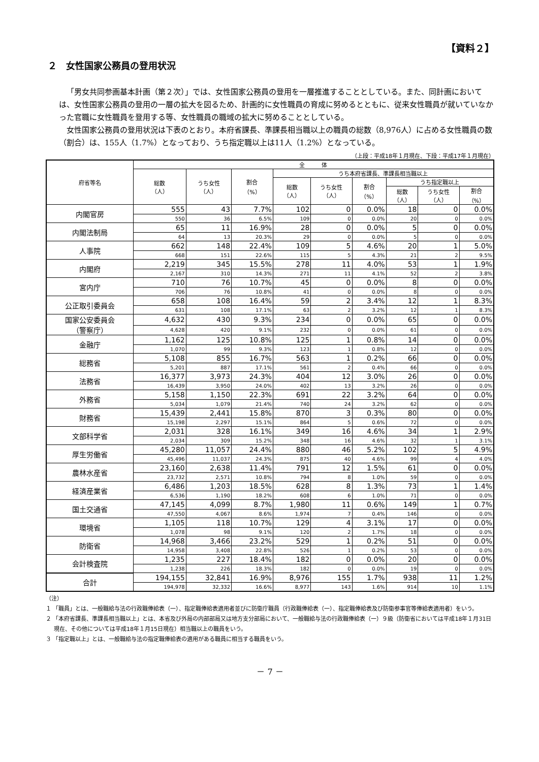【資料２】
２　女性国家公務員の登用状況
「男女共同参画基本計画（第２次）」では、女性国家公務員の登用を一層推進することとしている。また、同計画においては、女性国家公務員の登用の一層の拡大を図るため、計画的に女性職員の育成に努めるとともに、従来女性職員が就いていなかった官職に女性職員を登用する等、女性職員の職域の拡大に努めることとしている。
女性国家公務員の登用状況は下表のとおり。本府省課長、準課長相当職以上の職員の総数（8,976人）に占める女性職員の数（割合）は、155人（1.7%）となっており、うち指定職以上は11人（1.2%）となっている。
（上段：平成18年１月現在、下段：平成17年１月現在）
| 府省等名 | 全 体 | | | | | | | | |
| --- | --- | --- | --- | --- | --- | --- | --- | --- | --- |
| | 総数 （人） | うち女性 （人） | 割合 （%） | うち本府省課長、準課長相当職以上 | | | | | |
| | | | | 総数 （人） | うち女性 （人） | 割合 （%） | うち指定職以上 | | |
| | | | | | | | 総数 （人） | うち女性 （人） | 割合 （%） |
| 内閣官房 | 555 | 43 | 7.7% | 102 | 0 | 0.0% | 18 | 0 | 0.0% |
| | 550 | 36 | 6.5% | 109 | 0 | 0.0% | 20 | 0 | 0.0% |
| 内閣法制局 | 65 | 11 | 16.9% | 28 | 0 | 0.0% | 5 | 0 | 0.0% |
| | 64 | 13 | 20.3% | 29 | 0 | 0.0% | 5 | 0 | 0.0% |
| 人事院 | 662 | 148 | 22.4% | 109 | 5 | 4.6% | 20 | 1 | 5.0% |
| | 668 | 151 | 22.6% | 115 | 5 | 4.3% | 21 | 2 | 9.5% |
| 内閣府 | 2,219 | 345 | 15.5% | 278 | 11 | 4.0% | 53 | 1 | 1.9% |
| | 2,167 | 310 | 14.3% | 271 | 11 | 4.1% | 52 | 2 | 3.8% |
| 宮内庁 | 710 | 76 | 10.7% | 45 | 0 | 0.0% | 8 | 0 | 0.0% |
| | 706 | 76 | 10.8% | 41 | 0 | 0.0% | 8 | 0 | 0.0% |
| 公正取引委員会 | 658 | 108 | 16.4% | 59 | 2 | 3.4% | 12 | 1 | 8.3% |
| | 631 | 108 | 17.1% | 63 | 2 | 3.2% | 12 | 1 | 8.3% |
| 国家公安委員会 （警察庁） | 4,632 | 430 | 9.3% | 234 | 0 | 0.0% | 65 | 0 | 0.0% |
| | 4,628 | 420 | 9.1% | 232 | 0 | 0.0% | 61 | 0 | 0.0% |
| 金融庁 | 1,162 | 125 | 10.8% | 125 | 1 | 0.8% | 14 | 0 | 0.0% |
| | 1,070 | 99 | 9.3% | 123 | 1 | 0.8% | 12 | 0 | 0.0% |
| 総務省 | 5,108 | 855 | 16.7% | 563 | 1 | 0.2% | 66 | 0 | 0.0% |
| | 5,201 | 887 | 17.1% | 561 | 2 | 0.4% | 66 | 0 | 0.0% |
| 法務省 | 16,377 | 3,973 | 24.3% | 404 | 12 | 3.0% | 26 | 0 | 0.0% |
| | 16,439 | 3,950 | 24.0% | 402 | 13 | 3.2% | 26 | 0 | 0.0% |
| 外務省 | 5,158 | 1,150 | 22.3% | 691 | 22 | 3.2% | 64 | 0 | 0.0% |
| | 5,034 | 1,079 | 21.4% | 740 | 24 | 3.2% | 62 | 0 | 0.0% |
| 財務省 | 15,439 | 2,441 | 15.8% | 870 | 3 | 0.3% | 80 | 0 | 0.0% |
| | 15,198 | 2,297 | 15.1% | 864 | 5 | 0.6% | 72 | 0 | 0.0% |
| 文部科学省 | 2,031 | 328 | 16.1% | 349 | 16 | 4.6% | 34 | 1 | 2.9% |
| | 2,034 | 309 | 15.2% | 348 | 16 | 4.6% | 32 | 1 | 3.1% |
| 厚生労働省 | 45,280 | 11,057 | 24.4% | 880 | 46 | 5.2% | 102 | 5 | 4.9% |
| | 45,496 | 11,037 | 24.3% | 875 | 40 | 4.6% | 99 | 4 | 4.0% |
| 農林水産省 | 23,160 | 2,638 | 11.4% | 791 | 12 | 1.5% | 61 | 0 | 0.0% |
| | 23,732 | 2,571 | 10.8% | 794 | 8 | 1.0% | 59 | 0 | 0.0% |
| 経済産業省 | 6,486 | 1,203 | 18.5% | 628 | 8 | 1.3% | 73 | 1 | 1.4% |
| | 6,536 | 1,190 | 18.2% | 608 | 6 | 1.0% | 71 | 0 | 0.0% |
| 国土交通省 | 47,145 | 4,099 | 8.7% | 1,980 | 11 | 0.6% | 149 | 1 | 0.7% |
| | 47,550 | 4,067 | 8.6% | 1,974 | 7 | 0.4% | 146 | 0 | 0.0% |
| 環境省 | 1,105 | 118 | 10.7% | 129 | 4 | 3.1% | 17 | 0 | 0.0% |
| | 1,078 | 98 | 9.1% | 120 | 2 | 1.7% | 18 | 0 | 0.0% |
| 防衛省 | 14,968 | 3,466 | 23.2% | 529 | 1 | 0.2% | 51 | 0 | 0.0% |
| | 14,958 | 3,408 | 22.8% | 526 | 1 | 0.2% | 53 | 0 | 0.0% |
| 会計検査院 | 1,235 | 227 | 18.4% | 182 | 0 | 0.0% | 20 | 0 | 0.0% |
| | 1,238 | 226 | 18.3% | 182 | 0 | 0.0% | 19 | 0 | 0.0% |
| 合計 | 194,155 | 32,841 | 16.9% | 8,976 | 155 | 1.7% | 938 | 11 | 1.2% |
| | 194,978 | 32,332 | 16.6% | 8,977 | 143 | 1.6% | 914 | 10 | 1.1% |
（注）
１ 「職員」とは、一般職給与法の行政職俸給表（一）、指定職俸給表適用者並びに防衛庁職員（行政職俸給表（一）、指定職俸給表及び防衛参事官等俸給表適用者）をいう。
２ 「本府省課長、準課長相当職以上」とは、本省及び外局の内部部局又は地方支分部局において、一般職給与法の行政職俸給表（一）９級（防衛省においては平成18年１月31日現在、その他については平成18年１月15日現在）相当職以上の職員をいう。
３ 「指定職以上」とは、一般職給与法の指定職俸給表の適用がある職員に相当する職員をいう。
－ 7 －